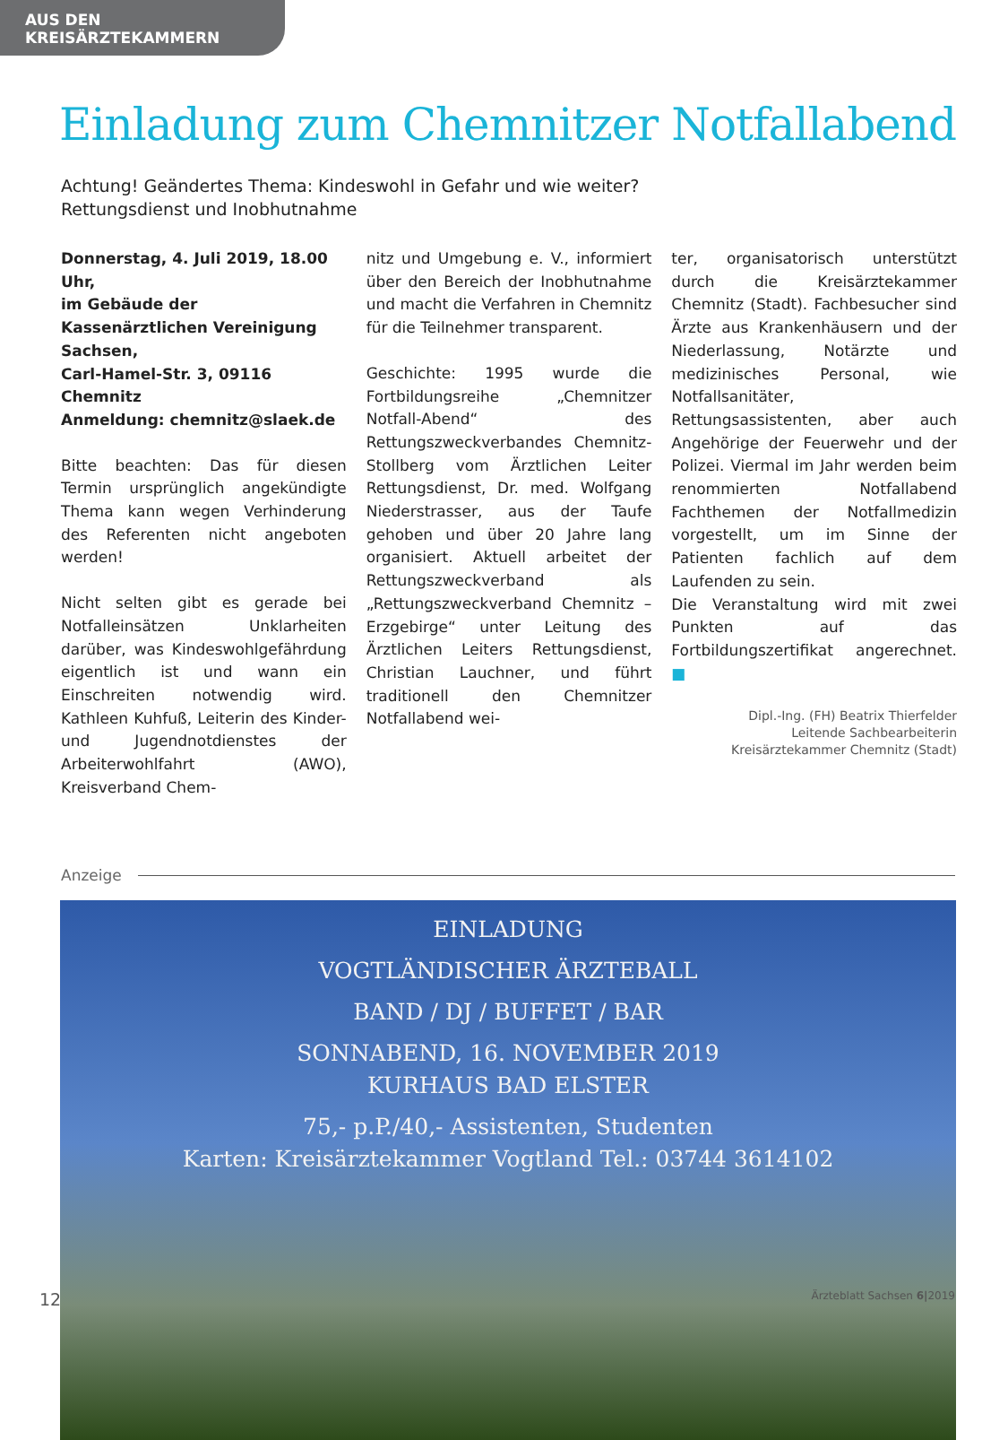AUS DEN KREISÄRZTEKAMMERN
Einladung zum Chemnitzer Notfallabend
Achtung! Geändertes Thema: Kindeswohl in Gefahr und wie weiter?
Rettungsdienst und Inobhutnahme
Donnerstag, 4. Juli 2019, 18.00 Uhr,
im Gebäude der Kassenärztlichen Vereinigung Sachsen,
Carl-Hamel-Str. 3, 09116 Chemnitz
Anmeldung: chemnitz@slaek.de
Bitte beachten: Das für diesen Termin ursprünglich angekündigte Thema kann wegen Verhinderung des Referenten nicht angeboten werden!
Nicht selten gibt es gerade bei Notfalleinsätzen Unklarheiten darüber, was Kindeswohlgefährdung eigentlich ist und wann ein Einschreiten notwendig wird. Kathleen Kuhfuß, Leiterin des Kinder- und Jugendnotdienstes der Arbeiterwohlfahrt (AWO), Kreisverband Chem-
nitz und Umgebung e. V., informiert über den Bereich der Inobhutnahme und macht die Verfahren in Chemnitz für die Teilnehmer transparent.
Geschichte: 1995 wurde die Fortbildungsreihe „Chemnitzer Notfall-Abend“ des Rettungszweckverbandes Chemnitz-Stollberg vom Ärztlichen Leiter Rettungsdienst, Dr. med. Wolfgang Niederstrasser, aus der Taufe gehoben und über 20 Jahre lang organisiert. Aktuell arbeitet der Rettungszweckverband als „Rettungszweckverband Chemnitz – Erzgebirge“ unter Leitung des Ärztlichen Leiters Rettungsdienst, Christian Lauchner, und führt traditionell den Chemnitzer Notfallabend wei-
ter, organisatorisch unterstützt durch die Kreisärztekammer Chemnitz (Stadt). Fachbesucher sind Ärzte aus Krankenhäusern und der Niederlassung, Notärzte und medizinisches Personal, wie Notfallsanitäter, Rettungsassistenten, aber auch Angehörige der Feuerwehr und der Polizei. Viermal im Jahr werden beim renommierten Notfallabend Fachthemen der Notfallmedizin vorgestellt, um im Sinne der Patienten fachlich auf dem Laufenden zu sein.
Die Veranstaltung wird mit zwei Punkten auf das Fortbildungszertifikat angerechnet. ■
Dipl.-Ing. (FH) Beatrix Thierfelder
Leitende Sachbearbeiterin
Kreisärztekammer Chemnitz (Stadt)
Anzeige
EINLADUNG
VOGTLÄNDISCHER ÄRZTEBALL
BAND / DJ / BUFFET / BAR
SONNABEND, 16. NOVEMBER 2019
KURHAUS BAD ELSTER
75,- p.P./40,- Assistenten, Studenten
Karten: Kreisärztekammer Vogtland Tel.: 03744 3614102
12 Ärzteblatt Sachsen 6|2019